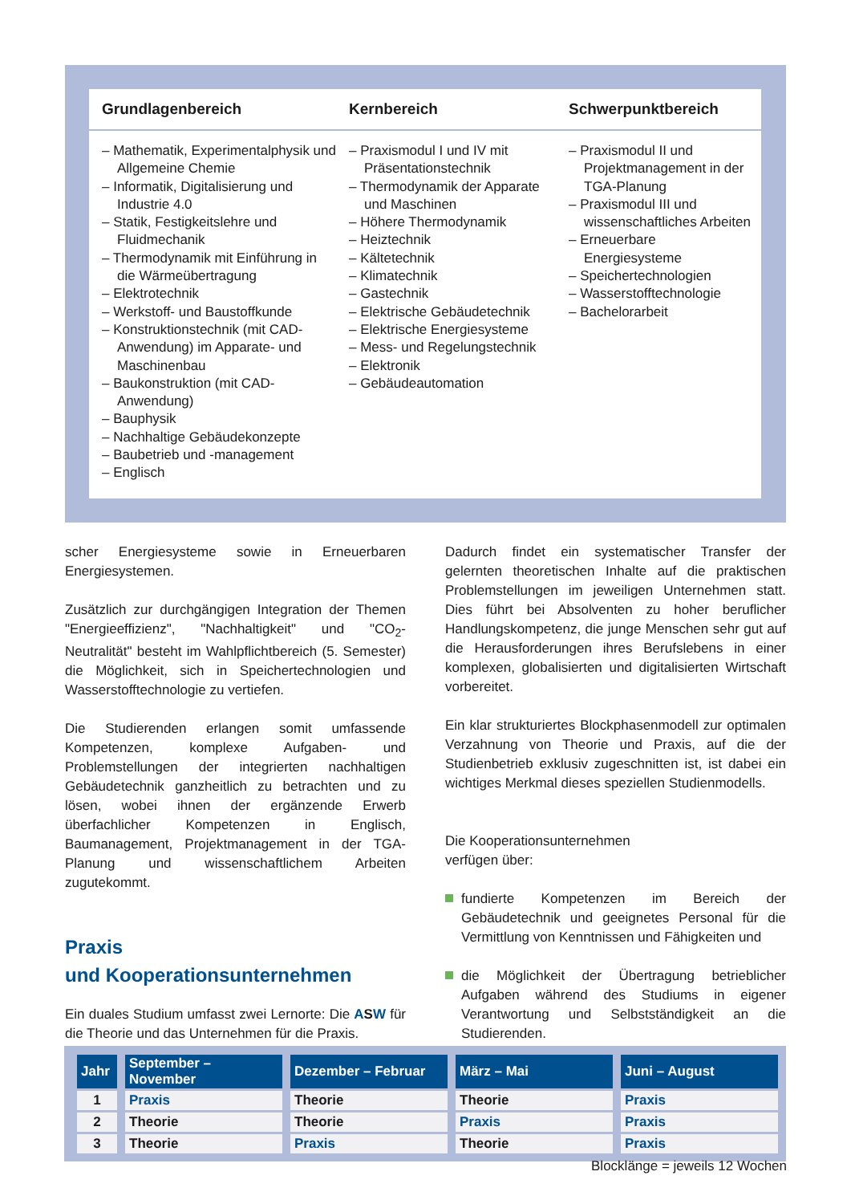Grundlagenbereich Kernbereich Schwerpunktbereich
– Mathematik, Experimentalphysik und Allgemeine Chemie
– Informatik, Digitalisierung und Industrie 4.0
– Statik, Festigkeitslehre und Fluidmechanik
– Thermodynamik mit Einführung in die Wärmeübertragung
– Elektrotechnik
– Werkstoff- und Baustoffkunde
– Konstruktionstechnik (mit CAD-Anwendung) im Apparate- und Maschinenbau
– Baukonstruktion (mit CAD-Anwendung)
– Bauphysik
– Nachhaltige Gebäudekonzepte
– Baubetrieb und -management
– Englisch
– Praxismodul I und IV mit Präsentationstechnik
– Thermodynamik der Apparate und Maschinen
– Höhere Thermodynamik
– Heiztechnik
– Kältetechnik
– Klimatechnik
– Gastechnik
– Elektrische Gebäudetechnik
– Elektrische Energiesysteme
– Mess- und Regelungstechnik
– Elektronik
– Gebäudeautomation
– Praxismodul II und Projektmanagement in der TGA-Planung
– Praxismodul III und wissenschaftliches Arbeiten
– Erneuerbare Energiesysteme
– Speichertechnologien
– Wasserstofftechnologie
– Bachelorarbeit
scher Energiesysteme sowie in Erneuerbaren Energiesystemen.
Zusätzlich zur durchgängigen Integration der Themen "Energieeffizienz", "Nachhaltigkeit" und "CO<sub>2</sub>-Neutralität" besteht im Wahlpflichtbereich (5. Semester) die Möglichkeit, sich in Speichertechnologien und Wasserstofftechnologie zu vertiefen.
Die Studierenden erlangen somit umfassende Kompetenzen, komplexe Aufgaben- und Problemstellungen der integrierten nachhaltigen Gebäudetechnik ganzheitlich zu betrachten und zu lösen, wobei ihnen der ergänzende Erwerb überfachlicher Kompetenzen in Englisch, Baumanagement, Projektmanagement in der TGA-Planung und wissenschaftlichem Arbeiten zugutekommt.
Praxis
und Kooperationsunternehmen
Ein duales Studium umfasst zwei Lernorte: Die ASW für die Theorie und das Unternehmen für die Praxis.
Dadurch findet ein systematischer Transfer der gelernten theoretischen Inhalte auf die praktischen Problemstellungen im jeweiligen Unternehmen statt. Dies führt bei Absolventen zu hoher beruflicher Handlungskompetenz, die junge Menschen sehr gut auf die Herausforderungen ihres Berufslebens in einer komplexen, globalisierten und digitalisierten Wirtschaft vorbereitet.
Ein klar strukturiertes Blockphasenmodell zur optimalen Verzahnung von Theorie und Praxis, auf die der Studienbetrieb exklusiv zugeschnitten ist, ist dabei ein wichtiges Merkmal dieses speziellen Studienmodells.
Die Kooperationsunternehmen
verfügen über:
fundierte Kompetenzen im Bereich der Gebäudetechnik und geeignetes Personal für die Vermittlung von Kenntnissen und Fähigkeiten und
die Möglichkeit der Übertragung betrieblicher Aufgaben während des Studiums in eigener Verantwortung und Selbstständigkeit an die Studierenden.
| Jahr | September – November | Dezember – Februar | März – Mai | Juni – August |
| --- | --- | --- | --- | --- |
| 1 | Praxis | Theorie | Theorie | Praxis |
| 2 | Theorie | Theorie | Praxis | Praxis |
| 3 | Theorie | Praxis | Theorie | Praxis |
Blocklänge = jeweils 12 Wochen